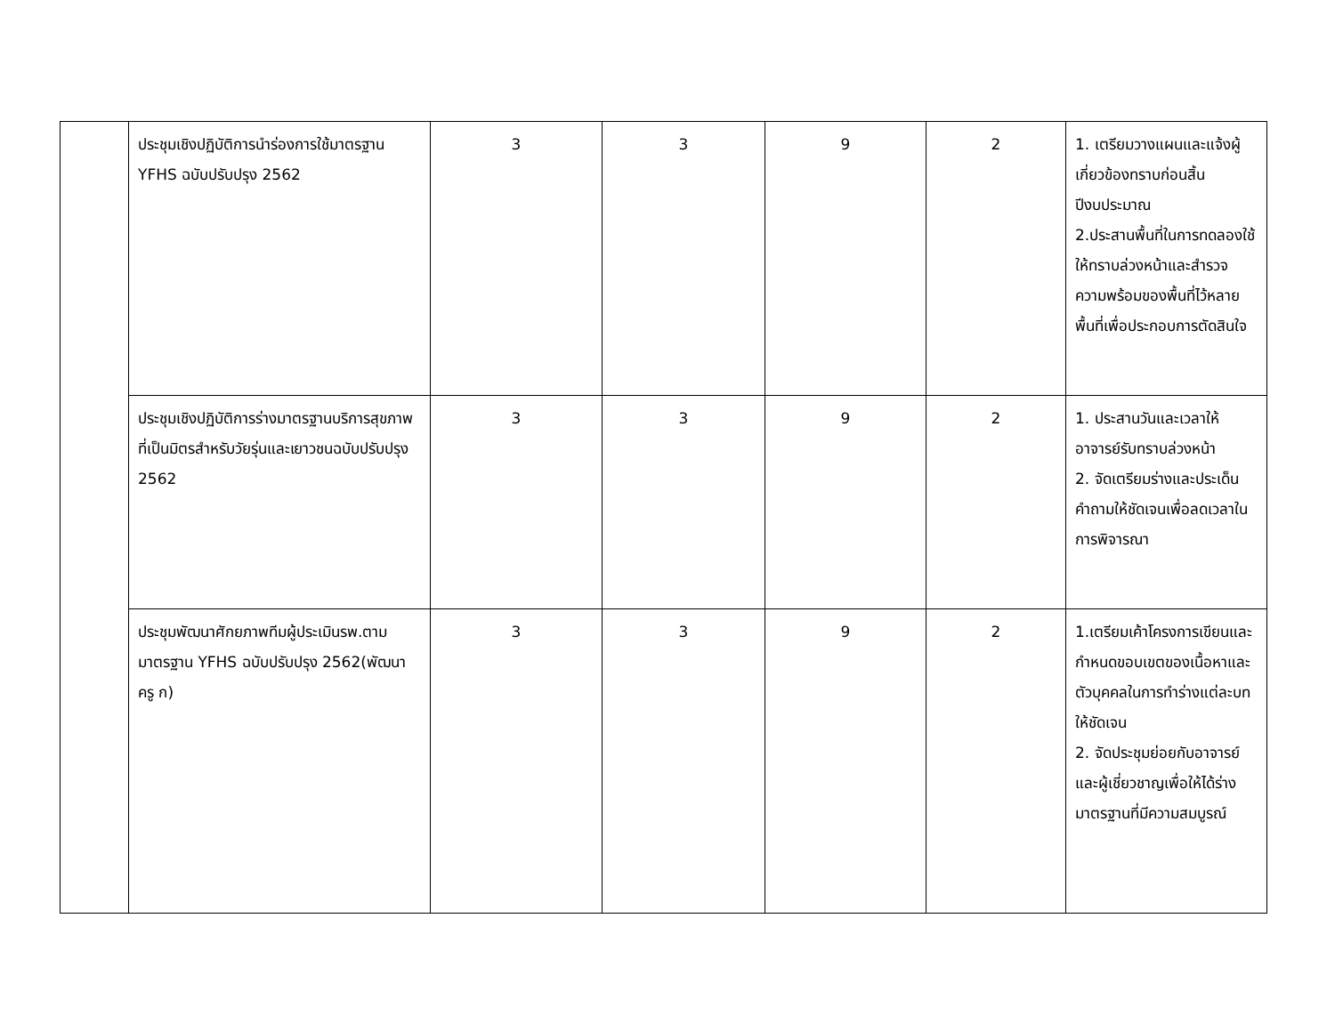| | ประชุมเชิงปฏิบัติการนำร่องการใช้มาตรฐาน YFHS ฉบับปรับปรุง 2562 | 3 | 3 | 9 | 2 | 1. เตรียมวางแผนและแจ้งผู้เกี่ยวข้องทราบก่อนสิ้นปีงบประมาณ 2.ประสานพื้นที่ในการทดลองใช้ให้ทราบล่วงหน้าและสำรวจความพร้อมของพื้นที่ไว้หลายพื้นที่เพื่อประกอบการตัดสินใจ |
| | ประชุมเชิงปฏิบัติการร่างมาตรฐานบริการสุขภาพที่เป็นมิตรสำหรับวัยรุ่นและเยาวชนฉบับปรับปรุง 2562 | 3 | 3 | 9 | 2 | 1. ประสานวันและเวลาให้อาจารย์รับทราบล่วงหน้า 2. จัดเตรียมร่างและประเด็นคำถามให้ชัดเจนเพื่อลดเวลาในการพิจารณา |
| | ประชุมพัฒนาศักยภาพทีมผู้ประเมินรพ.ตามมาตรฐาน YFHS ฉบับปรับปรุง 2562(พัฒนา ครู ก) | 3 | 3 | 9 | 2 | 1.เตรียมเค้าโครงการเขียนและกำหนดขอบเขตของเนื้อหาและตัวบุคคลในการทำร่างแต่ละบทให้ชัดเจน 2. จัดประชุมย่อยกับอาจารย์และผู้เชี่ยวชาญเพื่อให้ได้ร่างมาตรฐานที่มีความสมบูรณ์ |